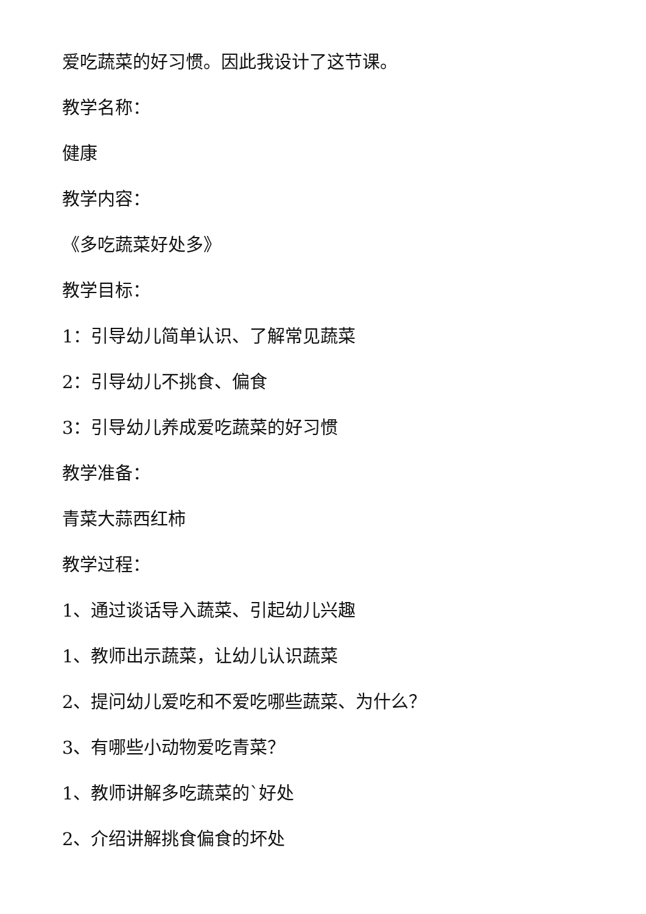爱吃蔬菜的好习惯。因此我设计了这节课。
教学名称：
健康
教学内容：
《多吃蔬菜好处多》
教学目标：
1：引导幼儿简单认识、了解常见蔬菜
2：引导幼儿不挑食、偏食
3：引导幼儿养成爱吃蔬菜的好习惯
教学准备：
青菜大蒜西红柿
教学过程：
1、通过谈话导入蔬菜、引起幼儿兴趣
1、教师出示蔬菜，让幼儿认识蔬菜
2、提问幼儿爱吃和不爱吃哪些蔬菜、为什么？
3、有哪些小动物爱吃青菜？
1、教师讲解多吃蔬菜的`好处
2、介绍讲解挑食偏食的坏处